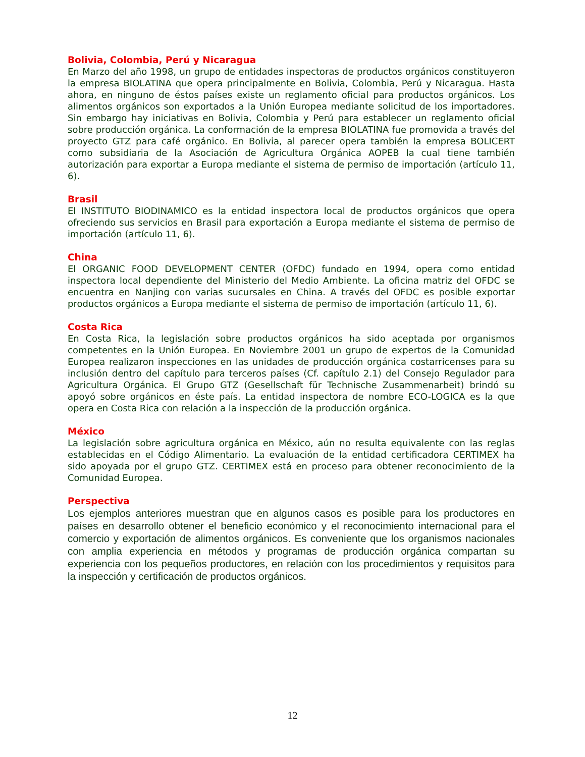Bolivia, Colombia, Perú y Nicaragua
En Marzo del año 1998, un grupo de entidades inspectoras de productos orgánicos constituyeron la empresa BIOLATINA que opera principalmente en Bolivia, Colombia, Perú y Nicaragua. Hasta ahora, en ninguno de éstos países existe un reglamento oficial para productos orgánicos. Los alimentos orgánicos son exportados a la Unión Europea mediante solicitud de los importadores. Sin embargo hay iniciativas en Bolivia, Colombia y Perú para establecer un reglamento oficial sobre producción orgánica. La conformación de la empresa BIOLATINA fue promovida a través del proyecto GTZ para café orgánico. En Bolivia, al parecer opera también la empresa BOLICERT como subsidiaria de la Asociación de Agricultura Orgánica AOPEB la cual tiene también autorización para exportar a Europa mediante el sistema de permiso de importación (artículo 11, 6).
Brasil
El INSTITUTO BIODINAMICO es la entidad inspectora local de productos orgánicos que opera ofreciendo sus servicios en Brasil para exportación a Europa mediante el sistema de permiso de importación (artículo 11, 6).
China
El ORGANIC FOOD DEVELOPMENT CENTER (OFDC) fundado en 1994, opera como entidad inspectora local dependiente del Ministerio del Medio Ambiente. La oficina matriz del OFDC se encuentra en Nanjing con varias sucursales en China. A través del OFDC es posible exportar productos orgánicos a Europa mediante el sistema de permiso de importación (artículo 11, 6).
Costa Rica
En Costa Rica, la legislación sobre productos orgánicos ha sido aceptada por organismos competentes en la Unión Europea. En Noviembre 2001 un grupo de expertos de la Comunidad Europea realizaron inspecciones en las unidades de producción orgánica costarricenses para su inclusión dentro del capítulo para terceros países (Cf. capítulo 2.1) del Consejo Regulador para Agricultura Orgánica. El Grupo GTZ (Gesellschaft für Technische Zusammenarbeit) brindó su apoyó sobre orgánicos en éste país. La entidad inspectora de nombre ECO-LOGICA es la que opera en Costa Rica con relación a la inspección de la producción orgánica.
México
La legislación sobre agricultura orgánica en México, aún no resulta equivalente con las reglas establecidas en el Código Alimentario. La evaluación de la entidad certificadora CERTIMEX ha sido apoyada por el grupo GTZ. CERTIMEX está en proceso para obtener reconocimiento de la Comunidad Europea.
Perspectiva
Los ejemplos anteriores muestran que en algunos casos es posible para los productores en países en desarrollo obtener el beneficio económico y el reconocimiento internacional para el comercio y exportación de alimentos orgánicos. Es conveniente que los organismos nacionales con amplia experiencia en métodos y programas de producción orgánica compartan su experiencia con los pequeños productores, en relación con los procedimientos y requisitos para la inspección y certificación de productos orgánicos.
12